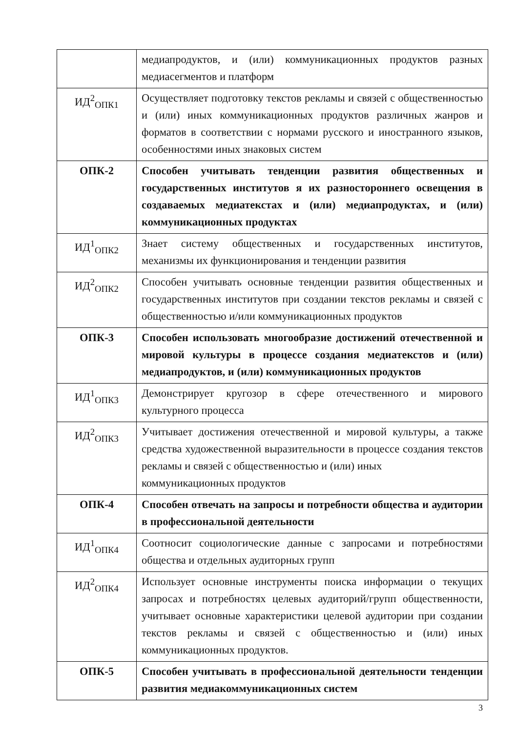| | медиапродуктов, и (или) коммуникационных продуктов разных медиасегментов и платформ |
| ИД<sup>2</sup><sub>ОПК1</sub> | Осуществляет подготовку текстов рекламы и связей с общественностью и (или) иных коммуникационных продуктов различных жанров и форматов в соответствии с нормами русского и иностранного языков, особенностями иных знаковых систем |
| ОПК-2 | Способен учитывать тенденции развития общественных и государственных институтов я их разностороннего освещения в создаваемых медиатекстах и (или) медиапродуктах, и (или) коммуникационных продуктах |
| ИД<sup>1</sup><sub>ОПК2</sub> | Знает систему общественных и государственных институтов, механизмы их функционирования и тенденции развития |
| ИД<sup>2</sup><sub>ОПК2</sub> | Способен учитывать основные тенденции развития общественных и государственных институтов при создании текстов рекламы и связей с общественностью и/или коммуникационных продуктов |
| ОПК-3 | Способен использовать многообразие достижений отечественной и мировой культуры в процессе создания медиатекстов и (или) медиапродуктов, и (или) коммуникационных продуктов |
| ИД<sup>1</sup><sub>ОПК3</sub> | Демонстрирует кругозор в сфере отечественного и мирового культурного процесса |
| ИД<sup>2</sup><sub>ОПК3</sub> | Учитывает достижения отечественной и мировой культуры, а также средства художественной выразительности в процессе создания текстов рекламы и связей с общественностью и (или) иных коммуникационных продуктов |
| ОПК-4 | Способен отвечать на запросы и потребности общества и аудитории в профессиональной деятельности |
| ИД<sup>1</sup><sub>ОПК4</sub> | Соотносит социологические данные с запросами и потребностями общества и отдельных аудиторных групп |
| ИД<sup>2</sup><sub>ОПК4</sub> | Использует основные инструменты поиска информации о текущих запросах и потребностях целевых аудиторий/групп общественности, учитывает основные характеристики целевой аудитории при создании текстов рекламы и связей с общественностью и (или) иных коммуникационных продуктов. |
| ОПК-5 | Способен учитывать в профессиональной деятельности тенденции развития медиакоммуникационных систем |
3